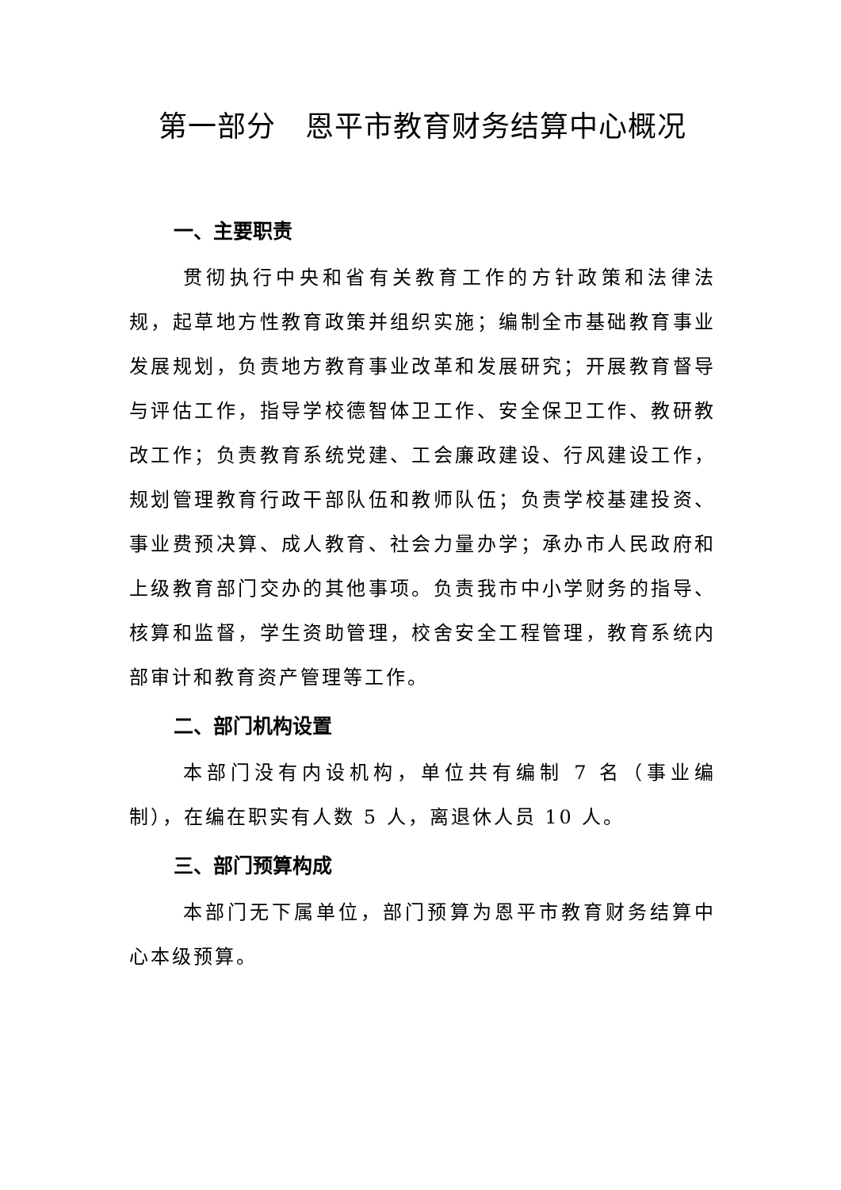第一部分　恩平市教育财务结算中心概况
一、主要职责
贯彻执行中央和省有关教育工作的方针政策和法律法规，起草地方性教育政策并组织实施；编制全市基础教育事业发展规划，负责地方教育事业改革和发展研究；开展教育督导与评估工作，指导学校德智体卫工作、安全保卫工作、教研教改工作；负责教育系统党建、工会廉政建设、行风建设工作，规划管理教育行政干部队伍和教师队伍；负责学校基建投资、事业费预决算、成人教育、社会力量办学；承办市人民政府和上级教育部门交办的其他事项。负责我市中小学财务的指导、核算和监督，学生资助管理，校舍安全工程管理，教育系统内部审计和教育资产管理等工作。
二、部门机构设置
本部门没有内设机构，单位共有编制 7 名（事业编制），在编在职实有人数 5 人，离退休人员 10 人。
三、部门预算构成
本部门无下属单位，部门预算为恩平市教育财务结算中心本级预算。